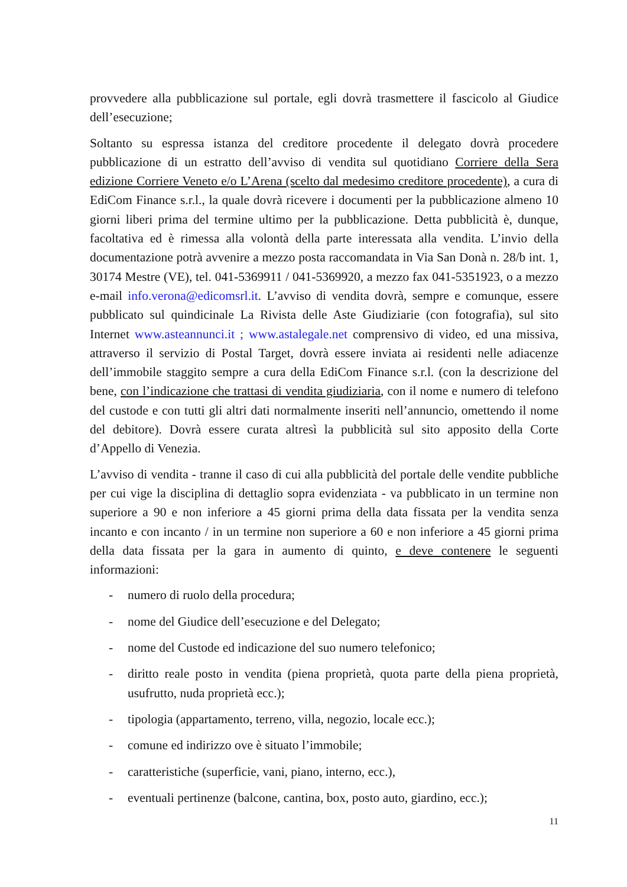provvedere alla pubblicazione sul portale, egli dovrà trasmettere il fascicolo al Giudice dell’esecuzione;
Soltanto su espressa istanza del creditore procedente il delegato dovrà procedere pubblicazione di un estratto dell’avviso di vendita sul quotidiano Corriere della Sera edizione Corriere Veneto e/o L’Arena (scelto dal medesimo creditore procedente), a cura di EdiCom Finance s.r.l., la quale dovrà ricevere i documenti per la pubblicazione almeno 10 giorni liberi prima del termine ultimo per la pubblicazione. Detta pubblicità è, dunque, facoltativa ed è rimessa alla volontà della parte interessata alla vendita. L’invio della documentazione potrà avvenire a mezzo posta raccomandata in Via San Donà n. 28/b int. 1, 30174 Mestre (VE), tel. 041-5369911 / 041-5369920, a mezzo fax 041-5351923, o a mezzo e-mail info.verona@edicomsrl.it. L’avviso di vendita dovrà, sempre e comunque, essere pubblicato sul quindicinale La Rivista delle Aste Giudiziarie (con fotografia), sul sito Internet www.asteannunci.it ; www.astalegale.net comprensivo di video, ed una missiva, attraverso il servizio di Postal Target, dovrà essere inviata ai residenti nelle adiacenze dell’immobile staggito sempre a cura della EdiCom Finance s.r.l. (con la descrizione del bene, con l’indicazione che trattasi di vendita giudiziaria, con il nome e numero di telefono del custode e con tutti gli altri dati normalmente inseriti nell’annuncio, omettendo il nome del debitore). Dovrà essere curata altresì la pubblicità sul sito apposito della Corte d’Appello di Venezia.
L’avviso di vendita - tranne il caso di cui alla pubblicità del portale delle vendite pubbliche per cui vige la disciplina di dettaglio sopra evidenziata - va pubblicato in un termine non superiore a 90 e non inferiore a 45 giorni prima della data fissata per la vendita senza incanto e con incanto / in un termine non superiore a 60 e non inferiore a 45 giorni prima della data fissata per la gara in aumento di quinto, e deve contenere le seguenti informazioni:
- numero di ruolo della procedura;
- nome del Giudice dell’esecuzione e del Delegato;
- nome del Custode ed indicazione del suo numero telefonico;
- diritto reale posto in vendita (piena proprietà, quota parte della piena proprietà, usufrutto, nuda proprietà ecc.);
- tipologia (appartamento, terreno, villa, negozio, locale ecc.);
- comune ed indirizzo ove è situato l’immobile;
- caratteristiche (superficie, vani, piano, interno, ecc.),
- eventuali pertinenze (balcone, cantina, box, posto auto, giardino, ecc.);
11